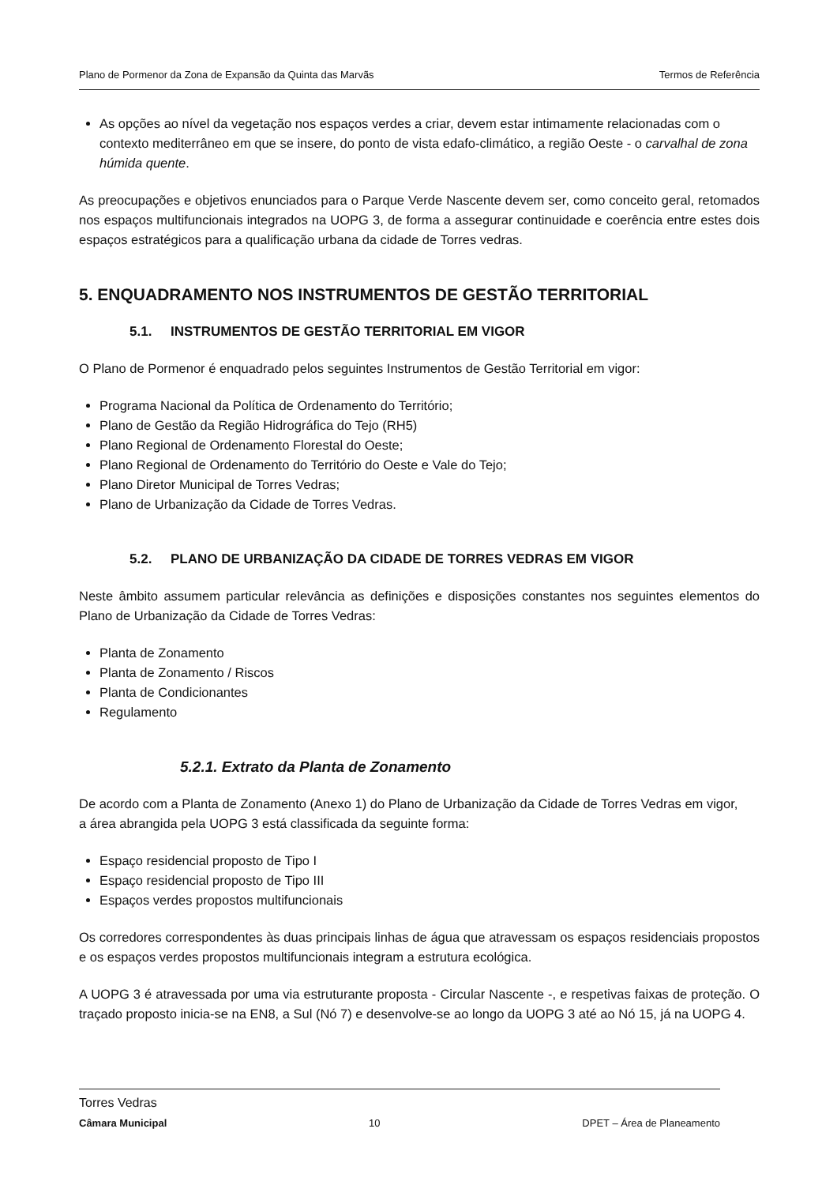Plano de Pormenor da Zona de Expansão da Quinta das Marvãs Termos de Referência
As opções ao nível da vegetação nos espaços verdes a criar, devem estar intimamente relacionadas com o contexto mediterrâneo em que se insere, do ponto de vista edafo-climático, a região Oeste - o carvalhal de zona húmida quente.
As preocupações e objetivos enunciados para o Parque Verde Nascente devem ser, como conceito geral, retomados nos espaços multifuncionais integrados na UOPG 3, de forma a assegurar continuidade e coerência entre estes dois espaços estratégicos para a qualificação urbana da cidade de Torres vedras.
5. ENQUADRAMENTO NOS INSTRUMENTOS DE GESTÃO TERRITORIAL
5.1. INSTRUMENTOS DE GESTÃO TERRITORIAL EM VIGOR
O Plano de Pormenor é enquadrado pelos seguintes Instrumentos de Gestão Territorial em vigor:
Programa Nacional da Política de Ordenamento do Território;
Plano de Gestão da Região Hidrográfica do Tejo (RH5)
Plano Regional de Ordenamento Florestal do Oeste;
Plano Regional de Ordenamento do Território do Oeste e Vale do Tejo;
Plano Diretor Municipal de Torres Vedras;
Plano de Urbanização da Cidade de Torres Vedras.
5.2. PLANO DE URBANIZAÇÃO DA CIDADE DE TORRES VEDRAS EM VIGOR
Neste âmbito assumem particular relevância as definições e disposições constantes nos seguintes elementos do Plano de Urbanização da Cidade de Torres Vedras:
Planta de Zonamento
Planta de Zonamento / Riscos
Planta de Condicionantes
Regulamento
5.2.1. Extrato da Planta de Zonamento
De acordo com a Planta de Zonamento (Anexo 1) do Plano de Urbanização da Cidade de Torres Vedras em vigor,
a área abrangida pela UOPG 3 está classificada da seguinte forma:
Espaço residencial proposto de Tipo I
Espaço residencial proposto de Tipo III
Espaços verdes propostos multifuncionais
Os corredores correspondentes às duas principais linhas de água que atravessam os espaços residenciais propostos e os espaços verdes propostos multifuncionais integram a estrutura ecológica.
A UOPG 3 é atravessada por uma via estruturante proposta - Circular Nascente -, e respetivas faixas de proteção. O traçado proposto inicia-se na EN8, a Sul (Nó 7) e desenvolve-se ao longo da UOPG 3 até ao Nó 15, já na UOPG 4.
Torres Vedras
Câmara Municipal
10 DPET – Área de Planeamento